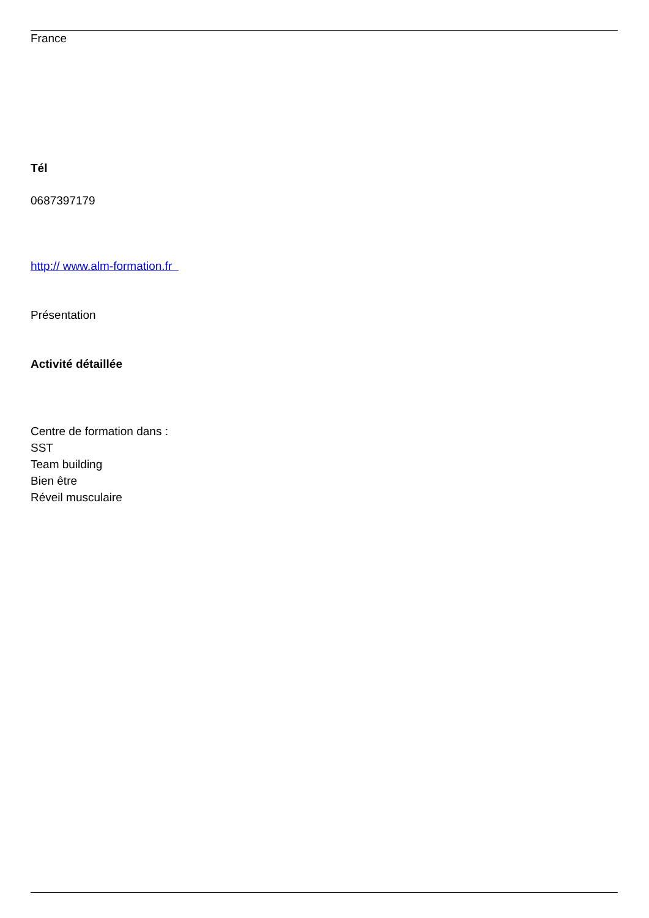France
Tél
0687397179
http:// www.alm-formation.fr
Présentation
Activité détaillée
Centre de formation dans :
SST
Team building
Bien être
Réveil musculaire